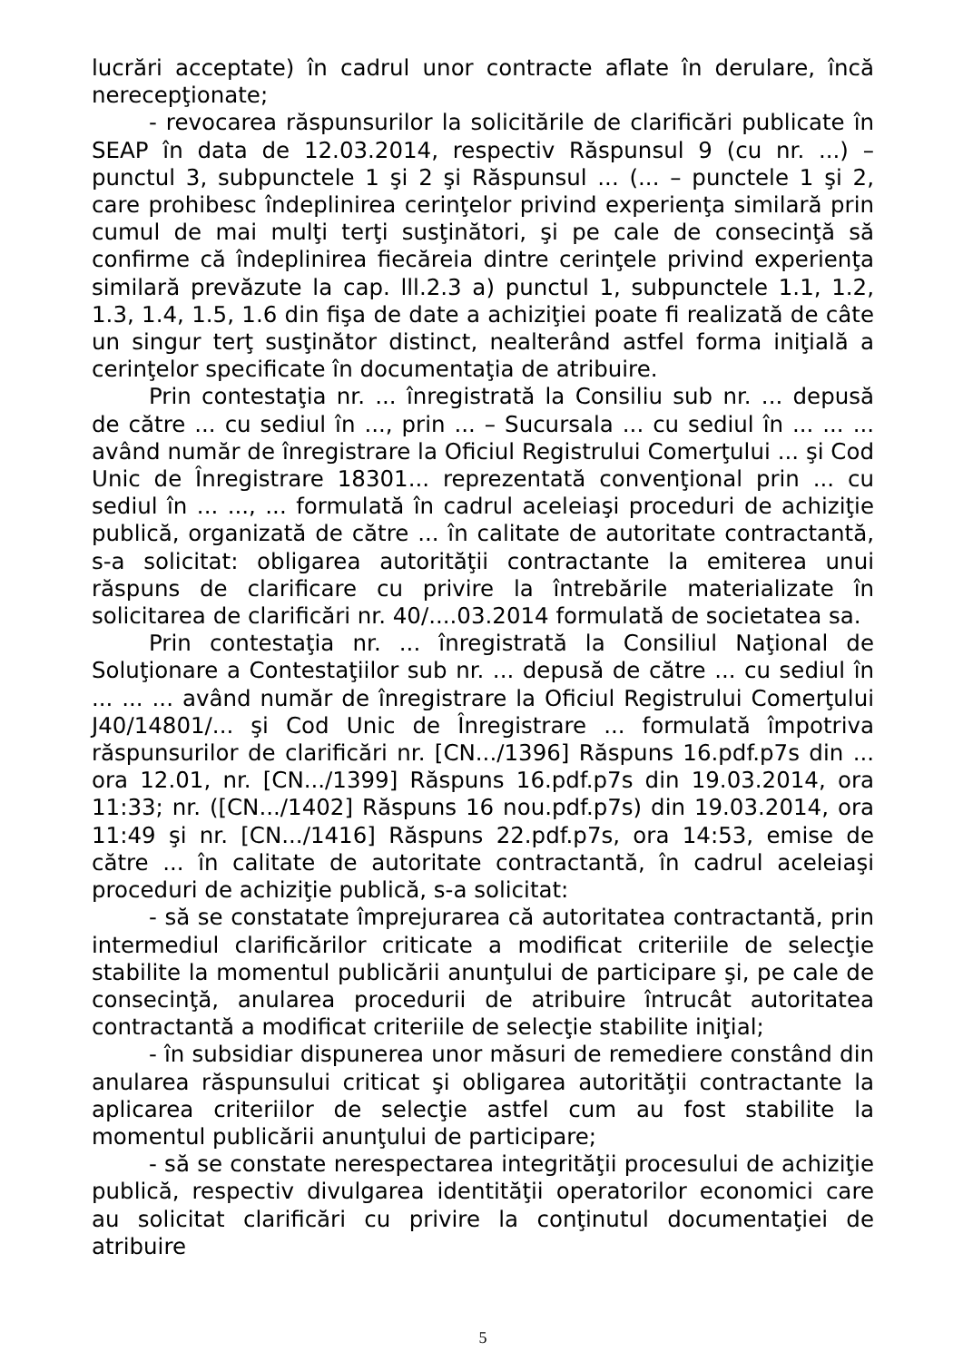lucrări acceptate) în cadrul unor contracte aflate în derulare, încă nerecepţionate;
- revocarea răspunsurilor la solicitările de clarificări publicate în SEAP în data de 12.03.2014, respectiv Răspunsul 9 (cu nr. ...) – punctul 3, subpunctele 1 şi 2 şi Răspunsul ... (... – punctele 1 şi 2, care prohibesc îndeplinirea cerinţelor privind experienţa similară prin cumul de mai mulţi terţi susţinători, şi pe cale de consecinţă să confirme că îndeplinirea fiecăreia dintre cerinţele privind experienţa similară prevăzute la cap. lll.2.3 a) punctul 1, subpunctele 1.1, 1.2, 1.3, 1.4, 1.5, 1.6 din fişa de date a achiziţiei poate fi realizată de câte un singur terţ susţinător distinct, nealterând astfel forma iniţială a cerinţelor specificate în documentaţia de atribuire.
Prin contestaţia nr. ... înregistrată la Consiliu sub nr. ... depusă de către ... cu sediul în ..., prin ... – Sucursala ... cu sediul în ... ... ... având număr de înregistrare la Oficiul Registrului Comerţului ... şi Cod Unic de Înregistrare 18301... reprezentată convenţional prin ... cu sediul în ... ..., ... formulată în cadrul aceleiaşi proceduri de achiziţie publică, organizată de către ... în calitate de autoritate contractantă, s-a solicitat: obligarea autorităţii contractante la emiterea unui răspuns de clarificare cu privire la întrebările materializate în solicitarea de clarificări nr. 40/....03.2014 formulată de societatea sa.
Prin contestaţia nr. ... înregistrată la Consiliul Naţional de Soluţionare a Contestaţiilor sub nr. ... depusă de către ... cu sediul în ... ... ... având număr de înregistrare la Oficiul Registrului Comerţului J40/14801/... şi Cod Unic de Înregistrare ... formulată împotriva răspunsurilor de clarificări nr. [CN.../1396] Răspuns 16.pdf.p7s din ... ora 12.01, nr. [CN.../1399] Răspuns 16.pdf.p7s din 19.03.2014, ora 11:33; nr. ([CN.../1402] Răspuns 16 nou.pdf.p7s) din 19.03.2014, ora 11:49 şi nr. [CN.../1416] Răspuns 22.pdf.p7s, ora 14:53, emise de către ... în calitate de autoritate contractantă, în cadrul aceleiaşi proceduri de achiziţie publică, s-a solicitat:
- să se constatate împrejurarea că autoritatea contractantă, prin intermediul clarificărilor criticate a modificat criteriile de selecţie stabilite la momentul publicării anunţului de participare şi, pe cale de consecinţă, anularea procedurii de atribuire întrucât autoritatea contractantă a modificat criteriile de selecţie stabilite iniţial;
- în subsidiar dispunerea unor măsuri de remediere constând din anularea răspunsului criticat şi obligarea autorităţii contractante la aplicarea criteriilor de selecţie astfel cum au fost stabilite la momentul publicării anunţului de participare;
- să se constate nerespectarea integrităţii procesului de achiziţie publică, respectiv divulgarea identităţii operatorilor economici care au solicitat clarificări cu privire la conţinutul documentaţiei de atribuire
5